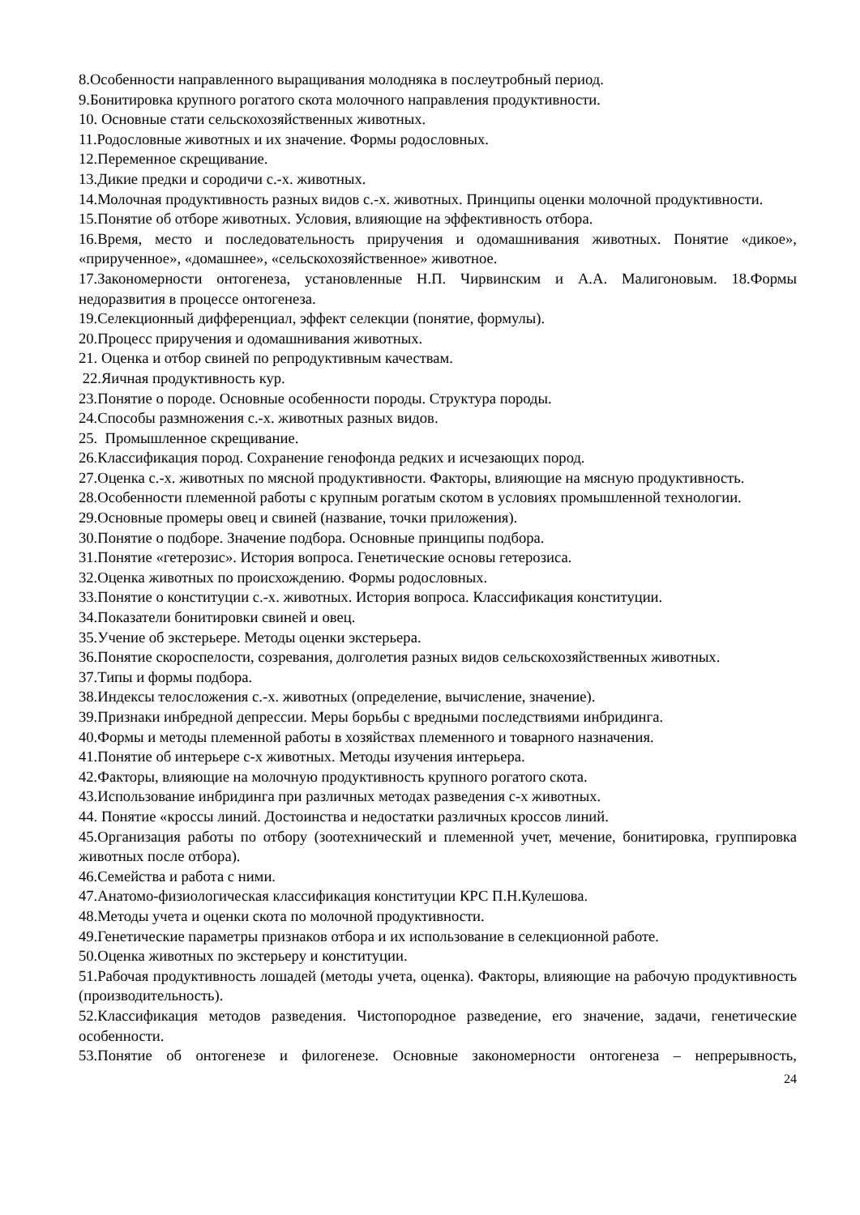8.Особенности направленного выращивания молодняка в послеутробный период.
9.Бонитировка крупного рогатого скота молочного направления продуктивности.
10. Основные стати сельскохозяйственных животных.
11.Родословные животных и их значение. Формы родословных.
12.Переменное скрещивание.
13.Дикие предки и сородичи с.-х. животных.
14.Молочная продуктивность разных видов с.-х. животных. Принципы оценки молочной продуктивности.
15.Понятие об отборе животных. Условия, влияющие на эффективность отбора.
16.Время, место и последовательность приручения и одомашнивания животных. Понятие «дикое», «прирученное», «домашнее», «сельскохозяйственное» животное.
17.Закономерности онтогенеза, установленные Н.П. Чирвинским и А.А. Малигоновым. 18.Формы недоразвития в процессе онтогенеза.
19.Селекционный дифференциал, эффект селекции (понятие, формулы).
20.Процесс приручения и одомашнивания животных.
21. Оценка и отбор свиней по репродуктивным качествам.
22.Яичная продуктивность кур.
23.Понятие о породе. Основные особенности породы. Структура породы.
24.Способы размножения с.-х. животных разных видов.
25. Промышленное скрещивание.
26.Классификация пород. Сохранение генофонда редких и исчезающих пород.
27.Оценка с.-х. животных по мясной продуктивности. Факторы, влияющие на мясную продуктивность.
28.Особенности племенной работы с крупным рогатым скотом в условиях промышленной технологии.
29.Основные промеры овец и свиней (название, точки приложения).
30.Понятие о подборе. Значение подбора. Основные принципы подбора.
31.Понятие «гетерозис». История вопроса. Генетические основы гетерозиса.
32.Оценка животных по происхождению. Формы родословных.
33.Понятие о конституции с.-х. животных. История вопроса. Классификация конституции.
34.Показатели бонитировки свиней и овец.
35.Учение об экстерьере. Методы оценки экстерьера.
36.Понятие скороспелости, созревания, долголетия разных видов сельскохозяйственных животных.
37.Типы и формы подбора.
38.Индексы телосложения с.-х. животных (определение, вычисление, значение).
39.Признаки инбредной депрессии. Меры борьбы с вредными последствиями инбридинга.
40.Формы и методы племенной работы в хозяйствах племенного и товарного назначения.
41.Понятие об интерьере с-х животных. Методы изучения интерьера.
42.Факторы, влияющие на молочную продуктивность крупного рогатого скота.
43.Использование инбридинга при различных методах разведения с-х животных.
44. Понятие «кроссы линий. Достоинства и недостатки различных кроссов линий.
45.Организация работы по отбору (зоотехнический и племенной учет, мечение, бонитировка, группировка животных после отбора).
46.Семейства и работа с ними.
47.Анатомо-физиологическая классификация конституции КРС П.Н.Кулешова.
48.Методы учета и оценки скота по молочной продуктивности.
49.Генетические параметры признаков отбора и их использование в селекционной работе.
50.Оценка животных по экстерьеру и конституции.
51.Рабочая продуктивность лошадей (методы учета, оценка). Факторы, влияющие на рабочую продуктивность (производительность).
52.Классификация методов разведения. Чистопородное разведение, его значение, задачи, генетические особенности.
53.Понятие об онтогенезе и филогенезе. Основные закономерности онтогенеза – непрерывность,
24